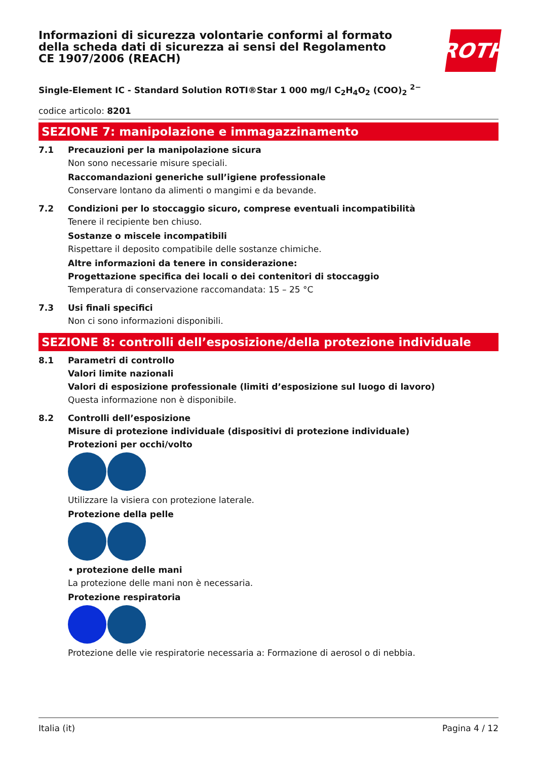Informazioni di sicurezza volontarie conformi al formato della scheda dati di sicurezza ai sensi del Regolamento CE 1907/2006 (REACH)
ROTH
Single-Element IC - Standard Solution ROTI®Star 1 000 mg/l C<sub>2</sub>H<sub>4</sub>O<sub>2</sub> (COO)<sub>2</sub> <sup>2−</sup>
codice articolo: 8201
SEZIONE 7: manipolazione e immagazzinamento
7.1 Precauzioni per la manipolazione sicura
Non sono necessarie misure speciali.
Raccomandazioni generiche sull’igiene professionale
Conservare lontano da alimenti o mangimi e da bevande.
7.2 Condizioni per lo stoccaggio sicuro, comprese eventuali incompatibilità
Tenere il recipiente ben chiuso.
Sostanze o miscele incompatibili
Rispettare il deposito compatibile delle sostanze chimiche.
Altre informazioni da tenere in considerazione:
Progettazione specifica dei locali o dei contenitori di stoccaggio
Temperatura di conservazione raccomandata: 15 – 25 °C
7.3 Usi finali specifici
Non ci sono informazioni disponibili.
SEZIONE 8: controlli dell’esposizione/della protezione individuale
8.1 Parametri di controllo
Valori limite nazionali
Valori di esposizione professionale (limiti d’esposizione sul luogo di lavoro)
Questa informazione non è disponibile.
8.2 Controlli dell’esposizione
Misure di protezione individuale (dispositivi di protezione individuale)
Protezioni per occhi/volto
Utilizzare la visiera con protezione laterale.
Protezione della pelle
• protezione delle mani
La protezione delle mani non è necessaria.
Protezione respiratoria
Protezione delle vie respiratorie necessaria a: Formazione di aerosol o di nebbia.
Italia (it) Pagina 4 / 12